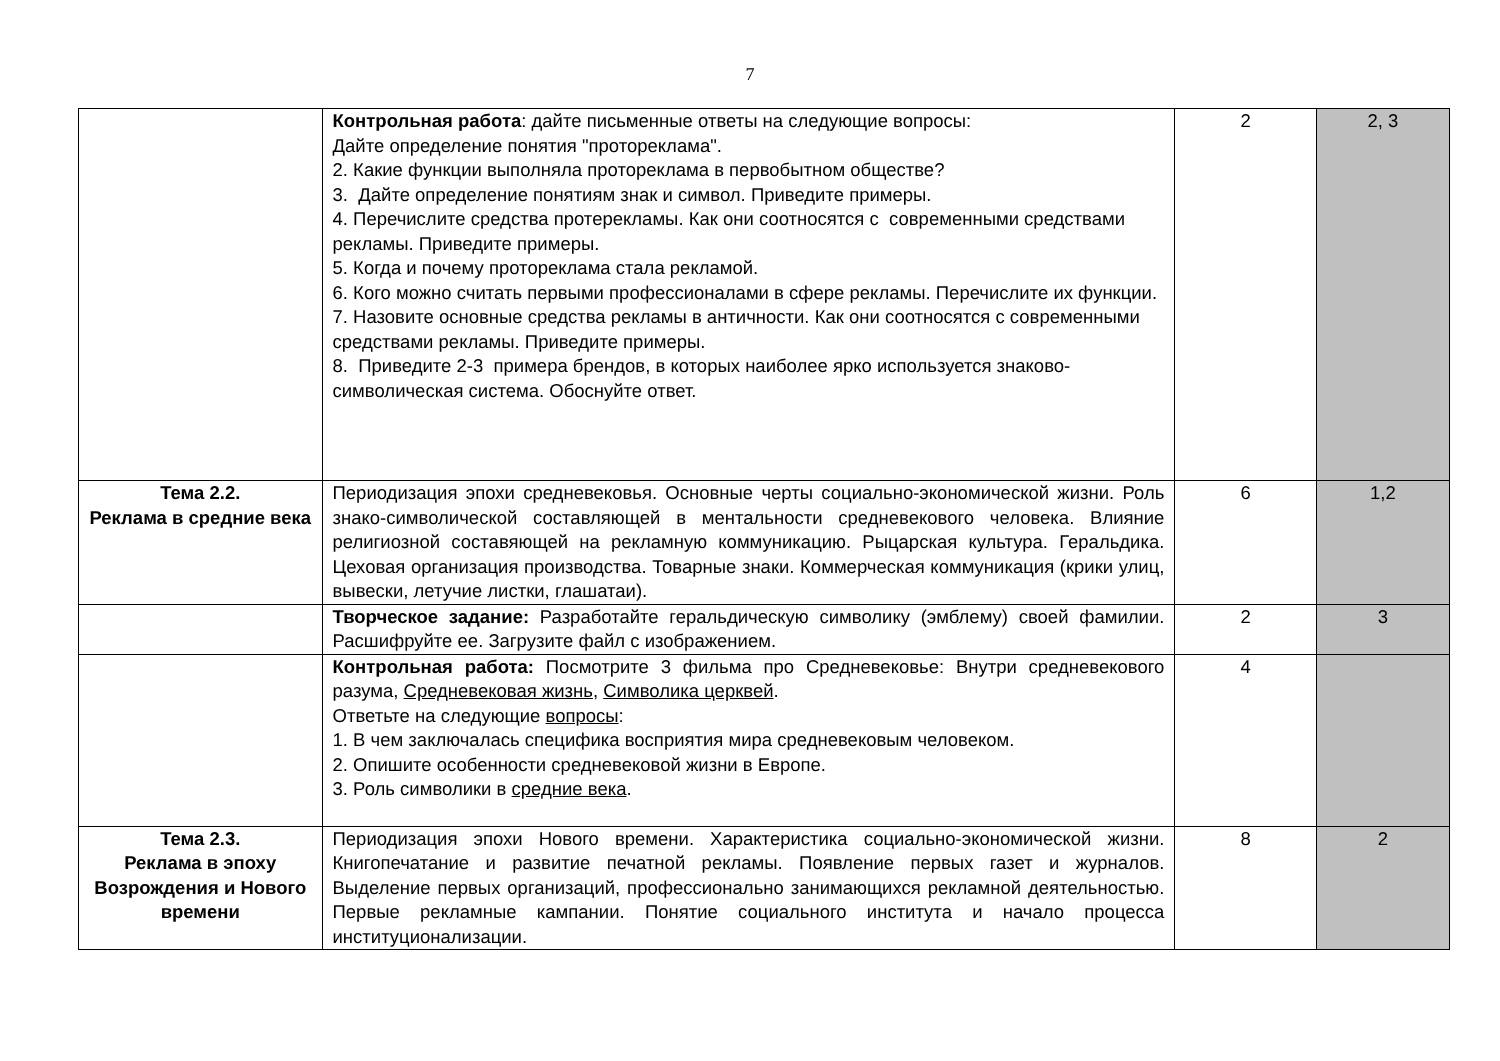7
| | Контрольная работа : дайте письменные ответы на следующие вопросы: Дайте определение понятия "протореклама". 2. Какие функции выполняла протореклама в первобытном обществе? 3. Дайте определение понятиям знак и символ. Приведите примеры. 4. Перечислите средства протерекламы. Как они соотносятся с современными средствами рекламы. Приведите примеры. 5. Когда и почему протореклама стала рекламой. 6. Кого можно считать первыми профессионалами в сфере рекламы. Перечислите их функции. 7. Назовите основные средства рекламы в античности. Как они соотносятся с современными средствами рекламы. Приведите примеры. 8. Приведите 2-3 примера брендов, в которых наиболее ярко используется знаково-символическая система. Обоснуйте ответ. | 2 | 2, 3 |
| Тема 2.2. Реклама в средние века | Периодизация эпохи средневековья. Основные черты социально-экономической жизни. Роль знако-символической составляющей в ментальности средневекового человека. Влияние религиозной составяющей на рекламную коммуникацию. Рыцарская культура. Геральдика. Цеховая организация производства. Товарные знаки. Коммерческая коммуникация (крики улиц, вывески, летучие листки, глашатаи). | 6 | 1,2 |
| | Творческое задание: Разработайте геральдическую символику (эмблему) своей фамилии. Расшифруйте ее. Загрузите файл с изображением. | 2 | 3 |
| | Контрольная работа: Посмотрите 3 фильма про Средневековье: Внутри средневекового разума, Средневековая жизнь , Символика церквей . Ответьте на следующие вопросы : 1. В чем заключалась специфика восприятия мира средневековым человеком. 2. Опишите особенности средневековой жизни в Европе. 3. Роль символики в средние века . | 4 | |
| Тема 2.3. Реклама в эпоху Возрождения и Нового времени | Периодизация эпохи Нового времени. Характеристика социально-экономической жизни. Книгопечатание и развитие печатной рекламы. Появление первых газет и журналов. Выделение первых организаций, профессионально занимающихся рекламной деятельностью. Первые рекламные кампании. Понятие социального института и начало процесса институционализации. | 8 | 2 |